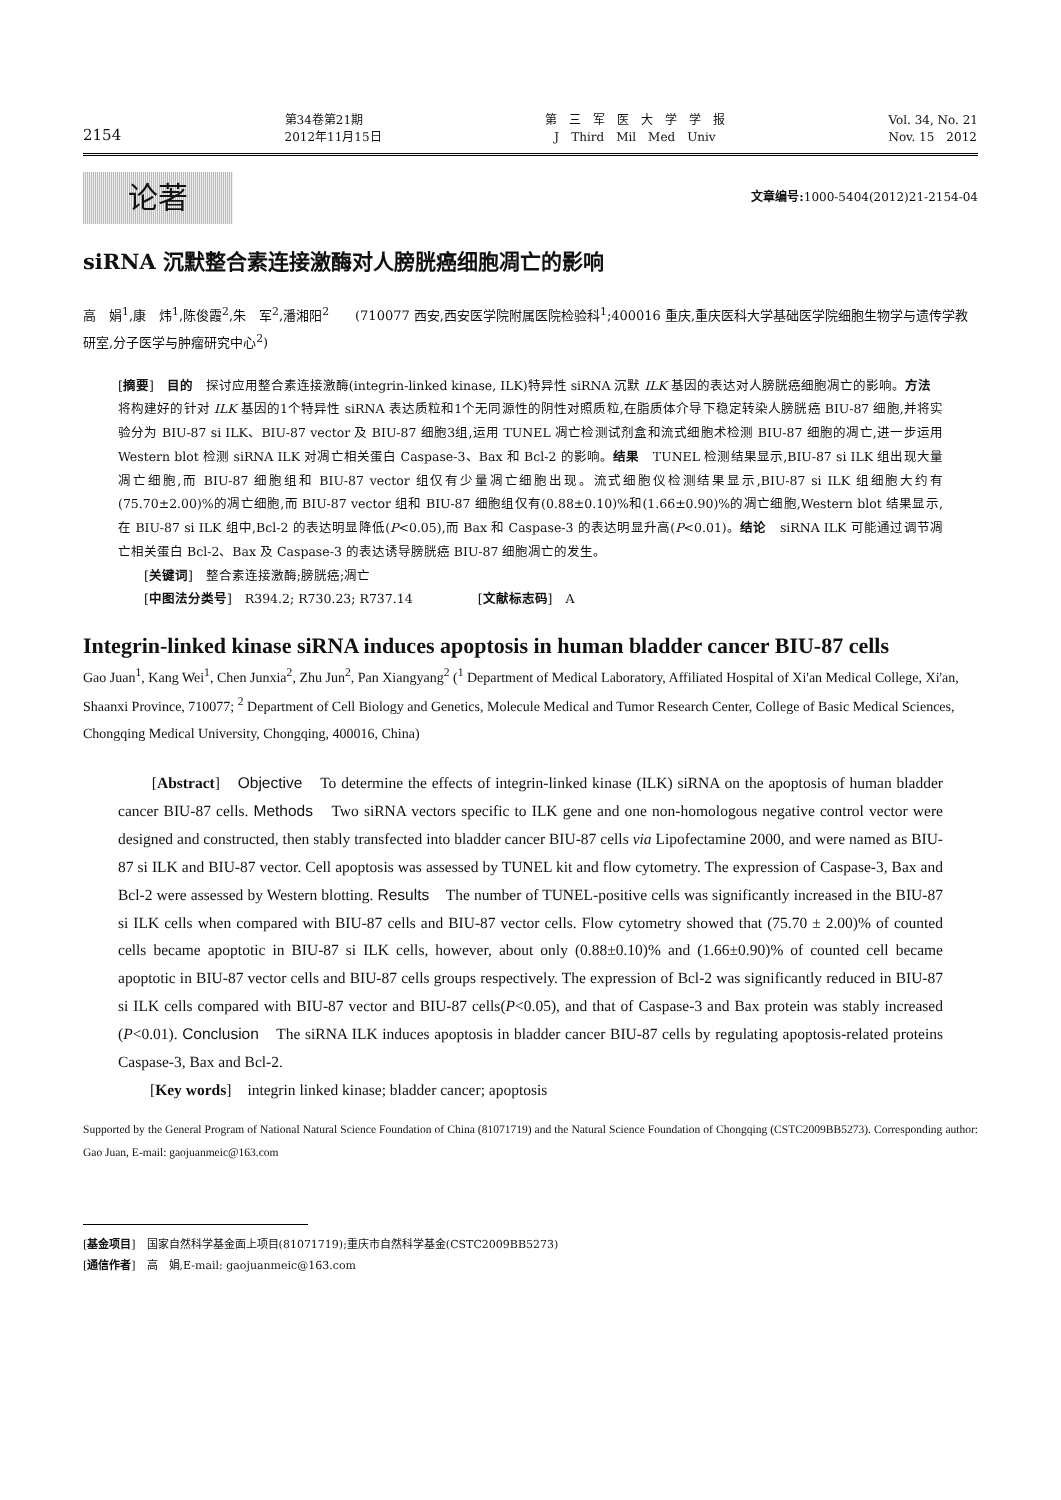2154
第34卷第21期
2012年11月15日
第　三　军　医　大　学　学　报
J　Third　Mil　Med　Univ
Vol. 34, No. 21
Nov. 15　2012
论著
文章编号: 1000-5404(2012)21-2154-04
siRNA 沉默整合素连接激酶对人膀胱癌细胞凋亡的影响
高　娟<sup>1</sup>,康　炜<sup>1</sup>,陈俊霞<sup>2</sup>,朱　军<sup>2</sup>,潘湘阳<sup>2</sup>　　(710077 西安,西安医学院附属医院检验科<sup>1</sup>;400016 重庆,重庆医科大学基础医学院细胞生物学与遗传学教研室,分子医学与肿瘤研究中心<sup>2</sup>)
[摘要]　目的　探讨应用整合素连接激酶(integrin-linked kinase, ILK)特异性 siRNA 沉默 ILK 基因的表达对人膀胱癌细胞凋亡的影响。方法　将构建好的针对 ILK 基因的1个特异性 siRNA 表达质粒和1个无同源性的阴性对照质粒,在脂质体介导下稳定转染人膀胱癌 BIU-87 细胞,并将实验分为 BIU-87 si ILK、BIU-87 vector 及 BIU-87 细胞3组,运用 TUNEL 凋亡检测试剂盒和流式细胞术检测 BIU-87 细胞的凋亡,进一步运用 Western blot 检测 siRNA ILK 对凋亡相关蛋白 Caspase-3、Bax 和 Bcl-2 的影响。结果　TUNEL 检测结果显示,BIU-87 si ILK 组出现大量凋亡细胞,而 BIU-87 细胞组和 BIU-87 vector 组仅有少量凋亡细胞出现。流式细胞仪检测结果显示,BIU-87 si ILK 组细胞大约有(75.70±2.00)%的凋亡细胞,而 BIU-87 vector 组和 BIU-87 细胞组仅有(0.88±0.10)%和(1.66±0.90)%的凋亡细胞,Western blot 结果显示,在 BIU-87 si ILK 组中,Bcl-2 的表达明显降低(P<0.05),而 Bax 和 Caspase-3 的表达明显升高(P<0.01)。结论　siRNA ILK 可能通过调节凋亡相关蛋白 Bcl-2、Bax 及 Caspase-3 的表达诱导膀胱癌 BIU-87 细胞凋亡的发生。
　　[关键词]　整合素连接激酶;膀胱癌;凋亡
　　[中图法分类号]　R394.2; R730.23; R737.14　　　　　[文献标志码]　A
Integrin-linked kinase siRNA induces apoptosis in human bladder cancer BIU-87 cells
Gao Juan<sup>1</sup>, Kang Wei<sup>1</sup>, Chen Junxia<sup>2</sup>, Zhu Jun<sup>2</sup>, Pan Xiangyang<sup>2</sup> (<sup>1</sup> Department of Medical Laboratory, Affiliated Hospital of Xi'an Medical College, Xi'an, Shaanxi Province, 710077; <sup>2</sup> Department of Cell Biology and Genetics, Molecule Medical and Tumor Research Center, College of Basic Medical Sciences, Chongqing Medical University, Chongqing, 400016, China)
　　[Abstract]　Objective　To determine the effects of integrin-linked kinase (ILK) siRNA on the apoptosis of human bladder cancer BIU-87 cells. Methods　Two siRNA vectors specific to ILK gene and one non-homologous negative control vector were designed and constructed, then stably transfected into bladder cancer BIU-87 cells via Lipofectamine 2000, and were named as BIU-87 si ILK and BIU-87 vector. Cell apoptosis was assessed by TUNEL kit and flow cytometry. The expression of Caspase-3, Bax and Bcl-2 were assessed by Western blotting. Results　The number of TUNEL-positive cells was significantly increased in the BIU-87 si ILK cells when compared with BIU-87 cells and BIU-87 vector cells. Flow cytometry showed that (75.70 ± 2.00)% of counted cells became apoptotic in BIU-87 si ILK cells, however, about only (0.88±0.10)% and (1.66±0.90)% of counted cell became apoptotic in BIU-87 vector cells and BIU-87 cells groups respectively. The expression of Bcl-2 was significantly reduced in BIU-87 si ILK cells compared with BIU-87 vector and BIU-87 cells(P<0.05), and that of Caspase-3 and Bax protein was stably increased (P<0.01). Conclusion　The siRNA ILK induces apoptosis in bladder cancer BIU-87 cells by regulating apoptosis-related proteins Caspase-3, Bax and Bcl-2.
　　[Key words]　integrin linked kinase; bladder cancer; apoptosis
Supported by the General Program of National Natural Science Foundation of China (81071719) and the Natural Science Foundation of Chongqing (CSTC2009BB5273). Corresponding author: Gao Juan, E-mail: gaojuanmeic@163.com
[基金项目]　国家自然科学基金面上项目(81071719);重庆市自然科学基金(CSTC2009BB5273)
[通信作者]　高　娟,E-mail: gaojuanmeic@163.com